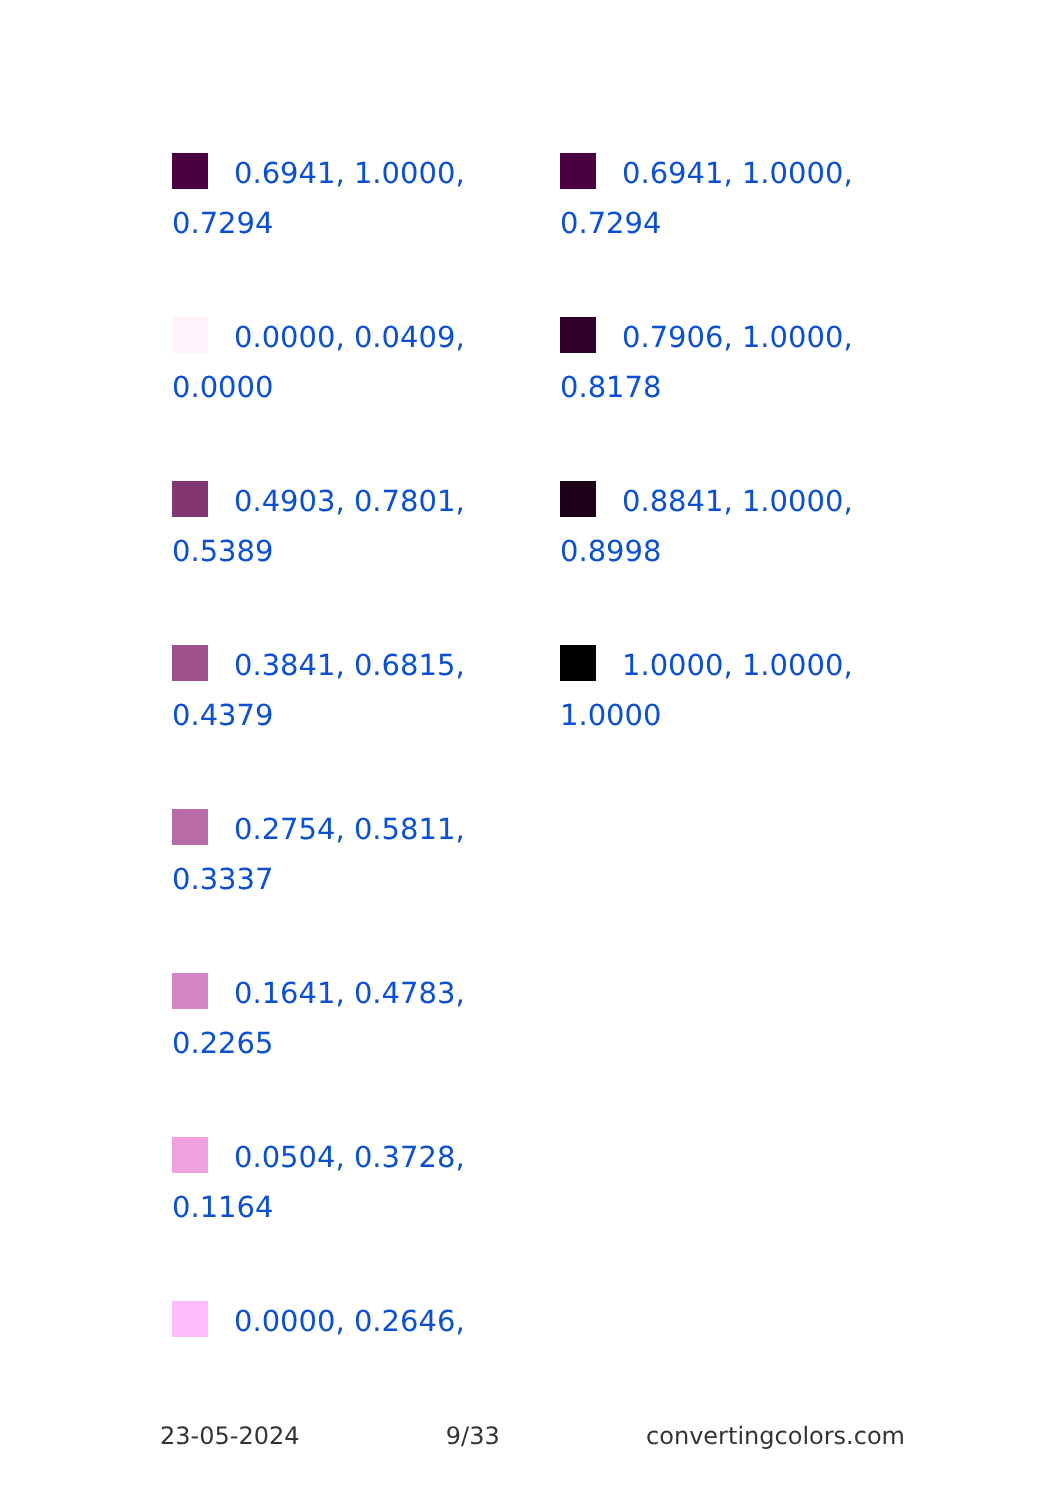0.6941, 1.0000,
0.7294
0.0000, 0.0409,
0.0000
0.4903, 0.7801,
0.5389
0.3841, 0.6815,
0.4379
0.2754, 0.5811,
0.3337
0.1641, 0.4783,
0.2265
0.0504, 0.3728,
0.1164
0.0000, 0.2646,
0.6941, 1.0000,
0.7294
0.7906, 1.0000,
0.8178
0.8841, 1.0000,
0.8998
1.0000, 1.0000,
1.0000
23-05-2024 9/33 convertingcolors.com